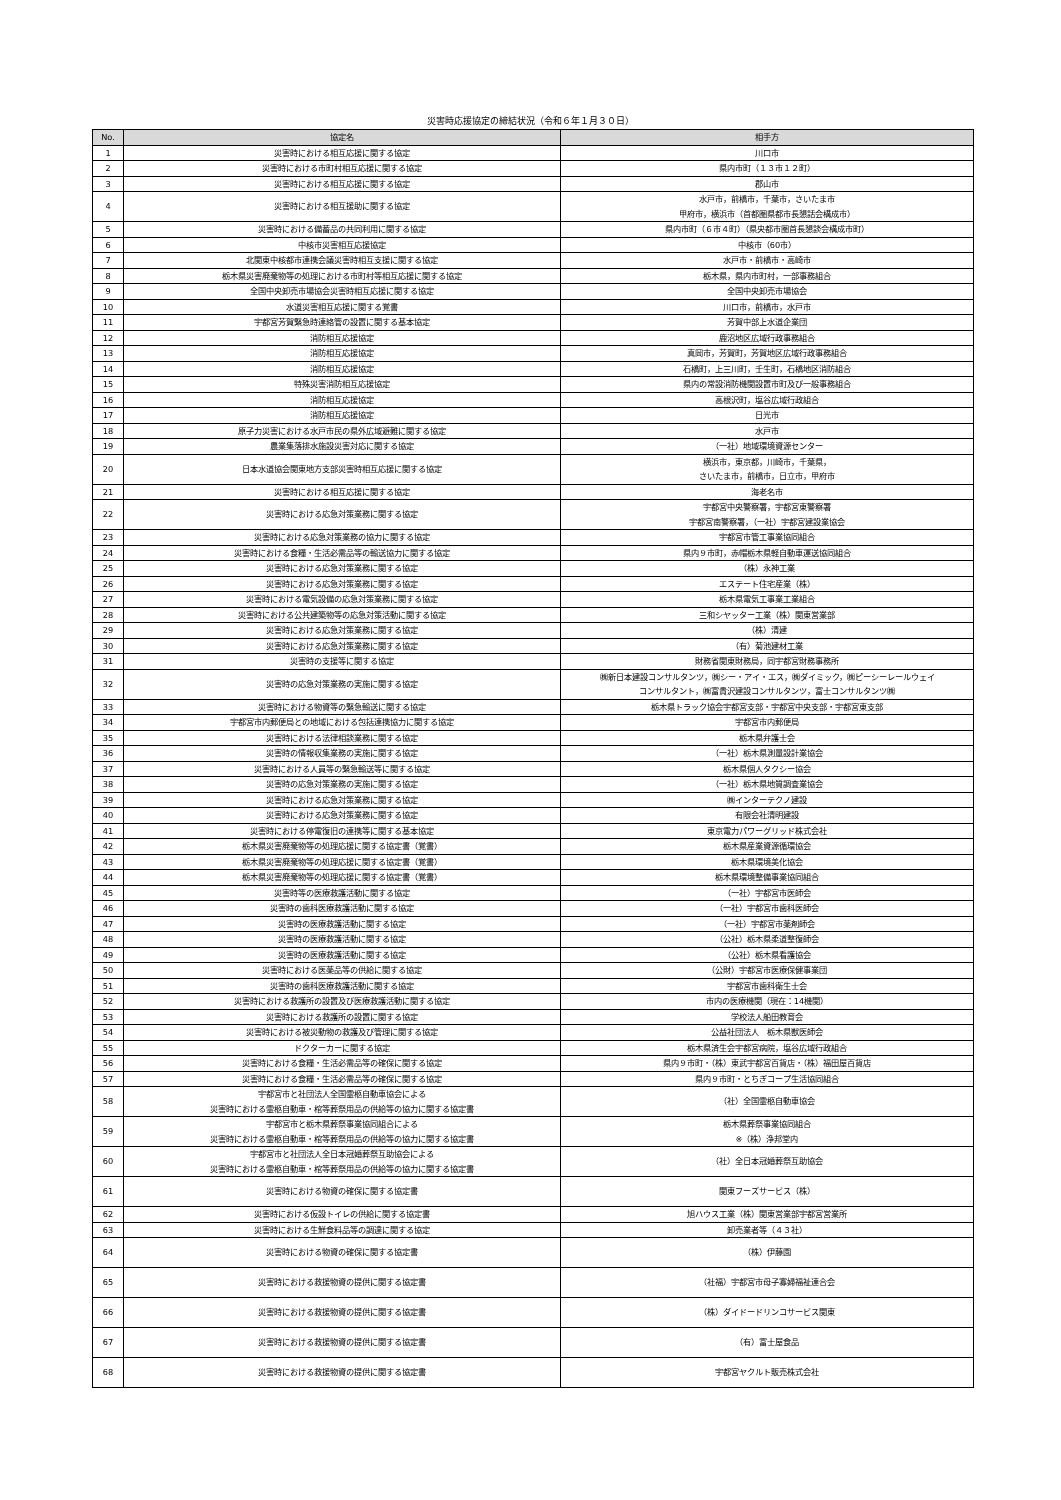災害時応援協定の締結状況（令和６年１月３０日）
| No. | 協定名 | 相手方 |
| --- | --- | --- |
| 1 | 災害時における相互応援に関する協定 | 川口市 |
| 2 | 災害時における市町村相互応援に関する協定 | 県内市町（１３市１２町） |
| 3 | 災害時における相互応援に関する協定 | 郡山市 |
| 4 | 災害時における相互援助に関する協定 | 水戸市，前橋市，千葉市，さいたま市 甲府市，横浜市（首都圏県都市長懇話会構成市） |
| 5 | 災害時における備蓄品の共同利用に関する協定 | 県内市町（６市４町）（県央都市圏首長懇談会構成市町） |
| 6 | 中核市災害相互応援協定 | 中核市（60市） |
| 7 | 北関東中核都市連携会議災害時相互支援に関する協定 | 水戸市・前橋市・高崎市 |
| 8 | 栃木県災害廃棄物等の処理における市町村等相互応援に関する協定 | 栃木県，県内市町村，一部事務組合 |
| 9 | 全国中央卸売市場協会災害時相互応援に関する協定 | 全国中央卸売市場協会 |
| 10 | 水道災害相互応援に関する覚書 | 川口市，前橋市，水戸市 |
| 11 | 宇都宮芳賀緊急時連絡管の設置に関する基本協定 | 芳賀中部上水道企業団 |
| 12 | 消防相互応援協定 | 鹿沼地区広域行政事務組合 |
| 13 | 消防相互応援協定 | 真岡市，芳賀町，芳賀地区広域行政事務組合 |
| 14 | 消防相互応援協定 | 石橋町，上三川町，壬生町，石橋地区消防組合 |
| 15 | 特殊災害消防相互応援協定 | 県内の常設消防機関設置市町及び一般事務組合 |
| 16 | 消防相互応援協定 | 高根沢町，塩谷広域行政組合 |
| 17 | 消防相互応援協定 | 日光市 |
| 18 | 原子力災害における水戸市民の県外広域避難に関する協定 | 水戸市 |
| 19 | 農業集落排水施設災害対応に関する協定 | （一社）地域環境資源センター |
| 20 | 日本水道協会関東地方支部災害時相互応援に関する協定 | 横浜市，東京都，川崎市，千葉県， さいたま市，前橋市，日立市，甲府市 |
| 21 | 災害時における相互応援に関する協定 | 海老名市 |
| 22 | 災害時における応急対策業務に関する協定 | 宇都宮中央警察署，宇都宮東警察署 宇都宮南警察署，（一社）宇都宮建設業協会 |
| 23 | 災害時における応急対策業務の協力に関する協定 | 宇都宮市管工事業協同組合 |
| 24 | 災害時における食糧・生活必需品等の輸送協力に関する協定 | 県内９市町，赤帽栃木県軽自動車運送協同組合 |
| 25 | 災害時における応急対策業務に関する協定 | （株）永神工業 |
| 26 | 災害時における応急対策業務に関する協定 | エステート住宅産業（株） |
| 27 | 災害時における電気設備の応急対策業務に関する協定 | 栃木県電気工事業工業組合 |
| 28 | 災害時における公共建築物等の応急対策活動に関する協定 | 三和シヤッター工業（株）関東営業部 |
| 29 | 災害時における応急対策業務に関する協定 | （株）清建 |
| 30 | 災害時における応急対策業務に関する協定 | （有）菊池建材工業 |
| 31 | 災害時の支援等に関する協定 | 財務省関東財務局，同宇都宮財務事務所 |
| 32 | 災害時の応急対策業務の実施に関する協定 | ㈱新日本建設コンサルタンツ，㈱シー・アイ・エス，㈱ダイミック，㈱ピーシーレールウェイ コンサルタント，㈱富貴沢建設コンサルタンツ，富士コンサルタンツ㈱ |
| 33 | 災害時における物資等の緊急輸送に関する協定 | 栃木県トラック協会宇都宮支部・宇都宮中央支部・宇都宮東支部 |
| 34 | 宇都宮市内郵便局との地域における包括連携協力に関する協定 | 宇都宮市内郵便局 |
| 35 | 災害時における法律相談業務に関する協定 | 栃木県弁護士会 |
| 36 | 災害時の情報収集業務の実施に関する協定 | （一社）栃木県測量設計業協会 |
| 37 | 災害時における人員等の緊急輸送等に関する協定 | 栃木県個人タクシー協会 |
| 38 | 災害時の応急対策業務の実施に関する協定 | （一社）栃木県地質調査業協会 |
| 39 | 災害時における応急対策業務に関する協定 | ㈱インターテクノ建設 |
| 40 | 災害時における応急対策業務に関する協定 | 有限会社清明建設 |
| 41 | 災害時における停電復旧の連携等に関する基本協定 | 東京電力パワーグリッド株式会社 |
| 42 | 栃木県災害廃棄物等の処理応援に関する協定書（覚書） | 栃木県産業資源循環協会 |
| 43 | 栃木県災害廃棄物等の処理応援に関する協定書（覚書） | 栃木県環境美化協会 |
| 44 | 栃木県災害廃棄物等の処理応援に関する協定書（覚書） | 栃木県環境整備事業協同組合 |
| 45 | 災害時等の医療救護活動に関する協定 | （一社）宇都宮市医師会 |
| 46 | 災害時の歯科医療救護活動に関する協定 | （一社）宇都宮市歯科医師会 |
| 47 | 災害時の医療救護活動に関する協定 | （一社）宇都宮市薬剤師会 |
| 48 | 災害時の医療救護活動に関する協定 | （公社）栃木県柔道整復師会 |
| 49 | 災害時の医療救護活動に関する協定 | （公社）栃木県看護協会 |
| 50 | 災害時における医薬品等の供給に関する協定 | （公財）宇都宮市医療保健事業団 |
| 51 | 災害時の歯科医療救護活動に関する協定 | 宇都宮市歯科衛生士会 |
| 52 | 災害時における救護所の設置及び医療救護活動に関する協定 | 市内の医療機関（現在：14機関） |
| 53 | 災害時における救護所の設置に関する協定 | 学校法人船田教育会 |
| 54 | 災害時における被災動物の救護及び管理に関する協定 | 公益社団法人 栃木県獣医師会 |
| 55 | ドクターカーに関する協定 | 栃木県済生会宇都宮病院，塩谷広域行政組合 |
| 56 | 災害時における食糧・生活必需品等の確保に関する協定 | 県内９市町・（株）東武宇都宮百貨店・（株）福田屋百貨店 |
| 57 | 災害時における食糧・生活必需品等の確保に関する協定 | 県内９市町・とちぎコープ生活協同組合 |
| 58 | 宇都宮市と社団法人全国霊柩自動車協会による 災害時における霊柩自動車・棺等葬祭用品の供給等の協力に関する協定書 | （社）全国霊柩自動車協会 |
| 59 | 宇都宮市と栃木県葬祭事業協同組合による 災害時における霊柩自動車・棺等葬祭用品の供給等の協力に関する協定書 | 栃木県葬祭事業協同組合 ※（株）浄邦堂内 |
| 60 | 宇都宮市と社団法人全日本冠婚葬祭互助協会による 災害時における霊柩自動車・棺等葬祭用品の供給等の協力に関する協定書 | （社）全日本冠婚葬祭互助協会 |
| 61 | 災害時における物資の確保に関する協定書 | 関東フーズサービス（株） |
| 62 | 災害時における仮設トイレの供給に関する協定書 | 旭ハウス工業（株）関東営業部宇都宮営業所 |
| 63 | 災害時における生鮮食料品等の調達に関する協定 | 卸売業者等（４３社） |
| 64 | 災害時における物資の確保に関する協定書 | （株）伊藤園 |
| 65 | 災害時における救援物資の提供に関する協定書 | （社福）宇都宮市母子寡婦福祉連合会 |
| 66 | 災害時における救援物資の提供に関する協定書 | （株）ダイドードリンコサービス関東 |
| 67 | 災害時における救援物資の提供に関する協定書 | （有）富士屋食品 |
| 68 | 災害時における救援物資の提供に関する協定書 | 宇都宮ヤクルト販売株式会社 |